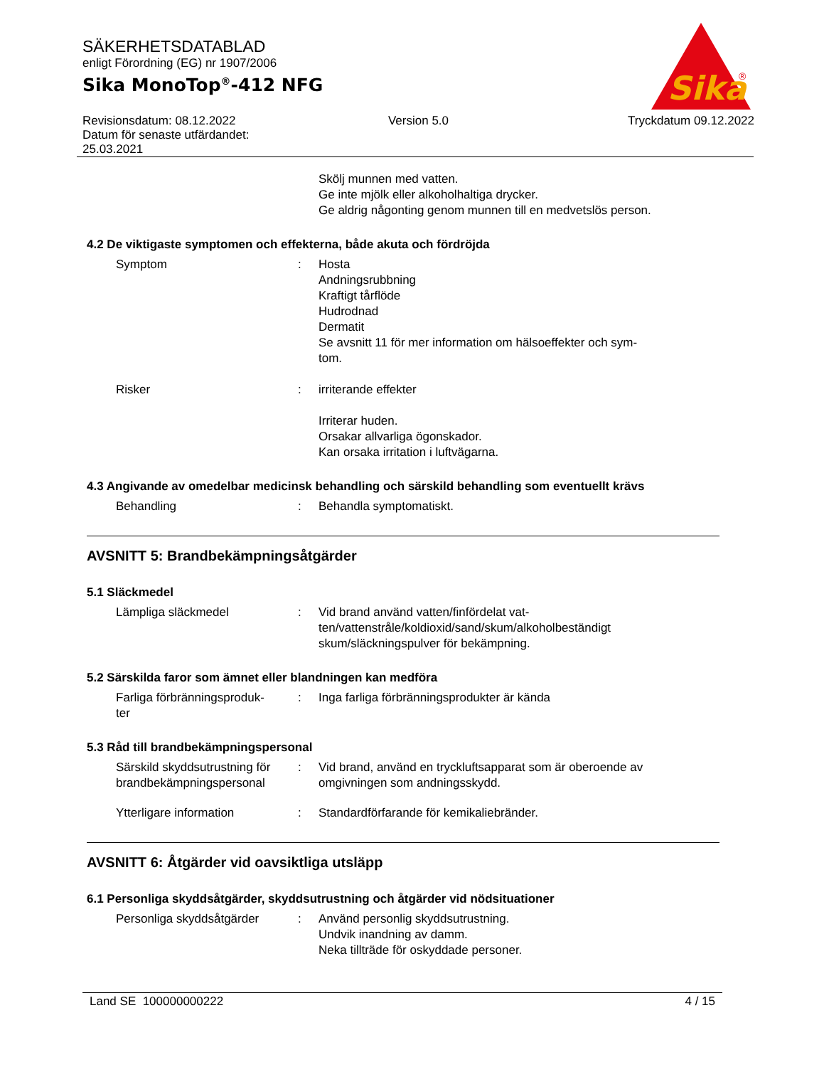SÄKERHETSDATABLAD
enligt Förordning (EG) nr 1907/2006
Sika MonoTop<sup>®</sup>-412 NFG
Sika
®
Revisionsdatum: 08.12.2022
Datum för senaste utfärdandet:
25.03.2021
Version 5.0 Tryckdatum 09.12.2022
Skölj munnen med vatten.
Ge inte mjölk eller alkoholhaltiga drycker.
Ge aldrig någonting genom munnen till en medvetslös person.
4.2 De viktigaste symptomen och effekterna, både akuta och fördröjda
Symptom : Hosta
Andningsrubbning
Kraftigt tårflöde
Hudrodnad
Dermatit
Se avsnitt 11 för mer information om hälsoeffekter och sym-
tom.
Risker : irriterande effekter
Irriterar huden.
Orsakar allvarliga ögonskador.
Kan orsaka irritation i luftvägarna.
4.3 Angivande av omedelbar medicinsk behandling och särskild behandling som eventuellt krävs
Behandling : Behandla symptomatiskt.
AVSNITT 5: Brandbekämpningsåtgärder
5.1 Släckmedel
Lämpliga släckmedel : Vid brand använd vatten/finfördelat vat-
ten/vattenstråle/koldioxid/sand/skum/alkoholbeständigt
skum/släckningspulver för bekämpning.
5.2 Särskilda faror som ämnet eller blandningen kan medföra
Farliga förbränningsproduk-
ter
: Inga farliga förbränningsprodukter är kända
5.3 Råd till brandbekämpningspersonal
Särskild skyddsutrustning för brandbekämpningspersonal
: Vid brand, använd en tryckluftsapparat som är oberoende av omgivningen som andningsskydd.
Ytterligare information : Standardförfarande för kemikaliebränder.
AVSNITT 6: Åtgärder vid oavsiktliga utsläpp
6.1 Personliga skyddsåtgärder, skyddsutrustning och åtgärder vid nödsituationer
Personliga skyddsåtgärder : Använd personlig skyddsutrustning.
Undvik inandning av damm.
Neka tillträde för oskyddade personer.
Land SE 100000000222 4 / 15